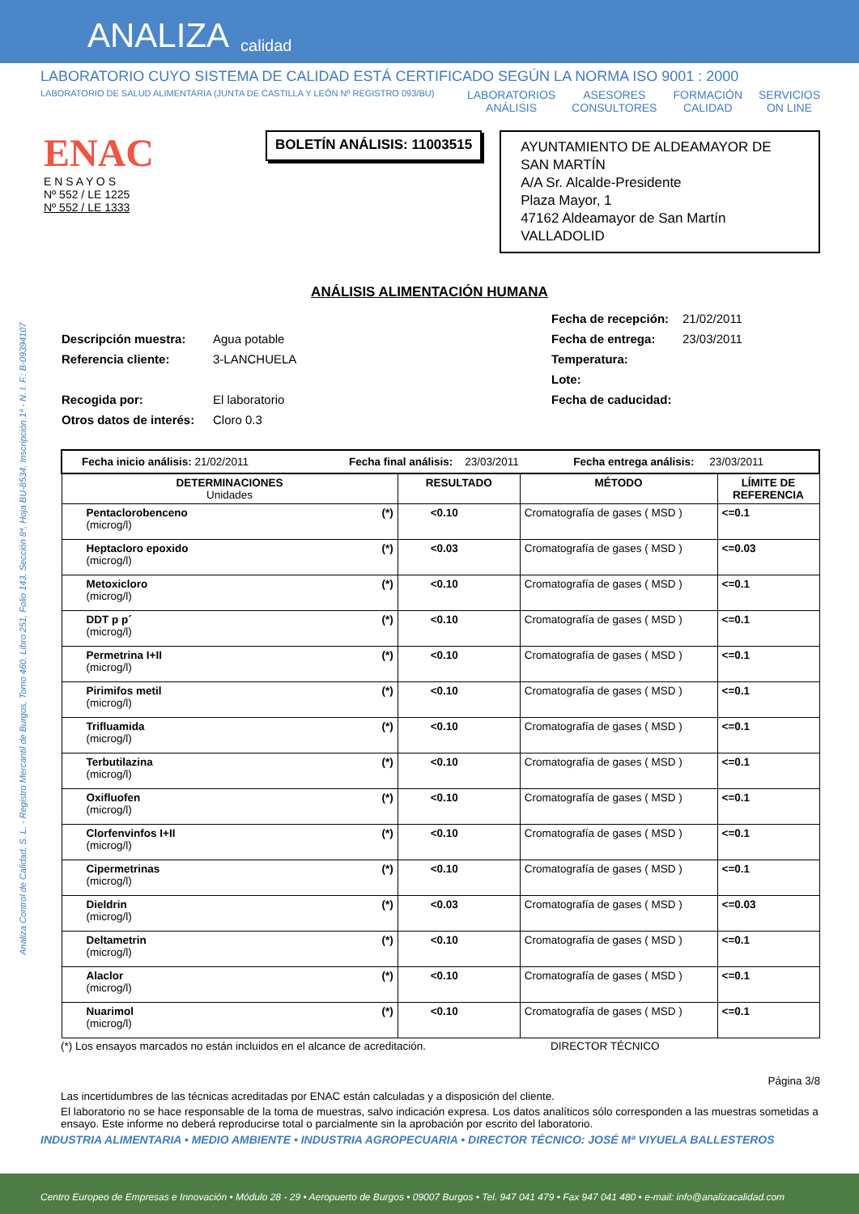ANALIZA calidad
LABORATORIO CUYO SISTEMA DE CALIDAD ESTÁ CERTIFICADO SEGÚN LA NORMA ISO 9001 : 2000
LABORATORIO DE SALUD ALIMENTARIA (JUNTA DE CASTILLA Y LEÓN Nº REGISTRO 093/BU)
LABORATORIOS
ANÁLISIS ASESORES
CONSULTORES FORMACIÓN
CALIDAD SERVICIOS
ON LINE
ENAC
E N S A Y O S
Nº 552 / LE 1225
Nº 552 / LE 1333
BOLETÍN ANÁLISIS: 11003515
AYUNTAMIENTO DE ALDEAMAYOR DE SAN MARTÍN
A/A Sr. Alcalde-Presidente
Plaza Mayor, 1
47162 Aldeamayor de San Martín
VALLADOLID
Analiza Control de Calidad, S. L. - Registro Mercantil de Burgos, Tomo 460, Libro 251, Folio 143, Sección 8ª, Hoja BU-8534, Inscripción 1ª - N. I. F.: B-09394107
ANÁLISIS ALIMENTACIÓN HUMANA
Fecha de recepción: 21/02/2011 Descripción muestra: Agua potable Fecha de entrega: 23/03/2011 Referencia cliente: 3-LANCHUELA Temperatura: Lote: Recogida por: El laboratorio Fecha de caducidad: Otros datos de interés: Cloro 0.3
| Fecha inicio análisis: 21/02/2011 Fecha final análisis: 23/03/2011 Fecha entrega análisis: 23/03/2011 | | | | |
| DETERMINACIONES Unidades | | RESULTADO | MÉTODO | LÍMITE DE REFERENCIA |
| Pentaclorobenceno (microg/l) | (*) | <0.10 | Cromatografía de gases ( MSD ) | <=0.1 |
| Heptacloro epoxido (microg/l) | (*) | <0.03 | Cromatografía de gases ( MSD ) | <=0.03 |
| Metoxicloro (microg/l) | (*) | <0.10 | Cromatografía de gases ( MSD ) | <=0.1 |
| DDT p p´ (microg/l) | (*) | <0.10 | Cromatografía de gases ( MSD ) | <=0.1 |
| Permetrina I+II (microg/l) | (*) | <0.10 | Cromatografía de gases ( MSD ) | <=0.1 |
| Pirimifos metil (microg/l) | (*) | <0.10 | Cromatografía de gases ( MSD ) | <=0.1 |
| Trifluamida (microg/l) | (*) | <0.10 | Cromatografía de gases ( MSD ) | <=0.1 |
| Terbutilazina (microg/l) | (*) | <0.10 | Cromatografía de gases ( MSD ) | <=0.1 |
| Oxifluofen (microg/l) | (*) | <0.10 | Cromatografía de gases ( MSD ) | <=0.1 |
| Clorfenvinfos I+II (microg/l) | (*) | <0.10 | Cromatografía de gases ( MSD ) | <=0.1 |
| Cipermetrinas (microg/l) | (*) | <0.10 | Cromatografía de gases ( MSD ) | <=0.1 |
| Dieldrin (microg/l) | (*) | <0.03 | Cromatografía de gases ( MSD ) | <=0.03 |
| Deltametrin (microg/l) | (*) | <0.10 | Cromatografía de gases ( MSD ) | <=0.1 |
| Alaclor (microg/l) | (*) | <0.10 | Cromatografía de gases ( MSD ) | <=0.1 |
| Nuarimol (microg/l) | (*) | <0.10 | Cromatografía de gases ( MSD ) | <=0.1 |
(*) Los ensayos marcados no están incluidos en el alcance de acreditación. DIRECTOR TÉCNICO
Página 3/8
Las incertidumbres de las técnicas acreditadas por ENAC están calculadas y a disposición del cliente.
El laboratorio no se hace responsable de la toma de muestras, salvo indicación expresa. Los datos analíticos sólo corresponden a las muestras sometidas a ensayo. Este informe no deberá reproducirse total o parcialmente sin la aprobación por escrito del laboratorio.
INDUSTRIA ALIMENTARIA • MEDIO AMBIENTE • INDUSTRIA AGROPECUARIA • DIRECTOR TÉCNICO: JOSÉ Mª VIYUELA BALLESTEROS
Centro Europeo de Empresas e Innovación • Módulo 28 - 29 • Aeropuerto de Burgos • 09007 Burgos • Tel. 947 041 479 • Fax 947 041 480 • e-mail: info@analizacalidad.com